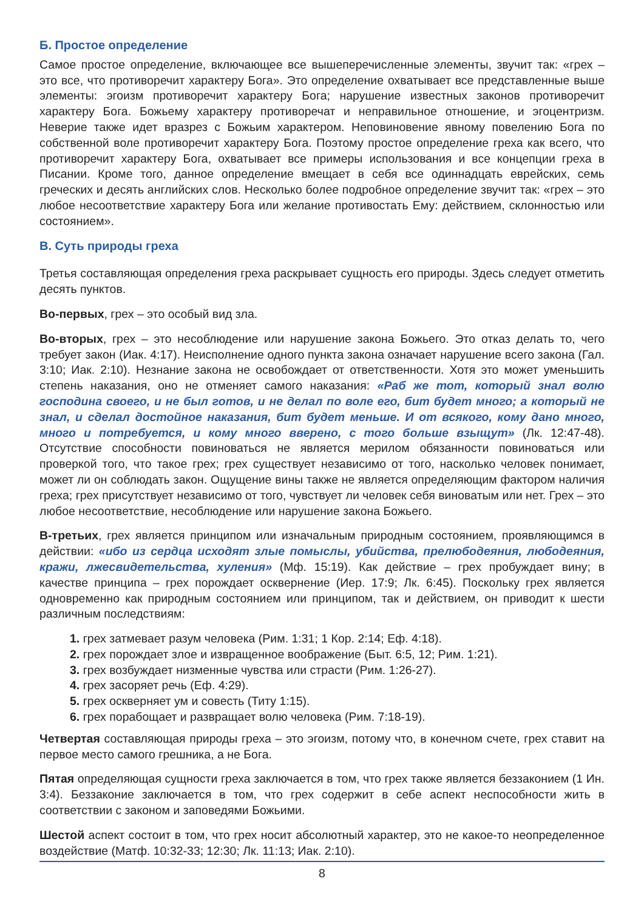Б. Простое определение
Самое простое определение, включающее все вышеперечисленные элементы, звучит так: «грех – это все, что противоречит характеру Бога». Это определение охватывает все представленные выше элементы: эгоизм противоречит характеру Бога; нарушение известных законов противоречит характеру Бога. Божьему характеру противоречат и неправильное отношение, и эгоцентризм. Неверие также идет вразрез с Божьим характером. Неповиновение явному повелению Бога по собственной воле противоречит характеру Бога. Поэтому простое определение греха как всего, что противоречит характеру Бога, охватывает все примеры использования и все концепции греха в Писании. Кроме того, данное определение вмещает в себя все одиннадцать еврейских, семь греческих и десять английских слов. Несколько более подробное определение звучит так: «грех – это любое несоответствие характеру Бога или желание противостать Ему: действием, склонностью или состоянием».
В. Суть природы греха
Третья составляющая определения греха раскрывает сущность его природы. Здесь следует отметить десять пунктов.
Во-первых, грех – это особый вид зла.
Во-вторых, грех – это несоблюдение или нарушение закона Божьего. Это отказ делать то, чего требует закон (Иак. 4:17). Неисполнение одного пункта закона означает нарушение всего закона (Гал. 3:10; Иак. 2:10). Незнание закона не освобождает от ответственности. Хотя это может уменьшить степень наказания, оно не отменяет самого наказания: «Раб же тот, который знал волю господина своего, и не был готов, и не делал по воле его, бит будет много; а который не знал, и сделал достойное наказания, бит будет меньше. И от всякого, кому дано много, много и потребуется, и кому много вверено, с того больше взыщут» (Лк. 12:47-48). Отсутствие способности повиноваться не является мерилом обязанности повиноваться или проверкой того, что такое грех; грех существует независимо от того, насколько человек понимает, может ли он соблюдать закон. Ощущение вины также не является определяющим фактором наличия греха; грех присутствует независимо от того, чувствует ли человек себя виноватым или нет. Грех – это любое несоответствие, несоблюдение или нарушение закона Божьего.
В-третьих, грех является принципом или изначальным природным состоянием, проявляющимся в действии: «ибо из сердца исходят злые помыслы, убийства, прелюбодеяния, любодеяния, кражи, лжесвидетельства, хуления» (Мф. 15:19). Как действие – грех пробуждает вину; в качестве принципа – грех порождает осквернение (Иер. 17:9; Лк. 6:45). Поскольку грех является одновременно как природным состоянием или принципом, так и действием, он приводит к шести различным последствиям:
1. грех затмевает разум человека (Рим. 1:31; 1 Кор. 2:14; Еф. 4:18).
2. грех порождает злое и извращенное воображение (Быт. 6:5, 12; Рим. 1:21).
3. грех возбуждает низменные чувства или страсти (Рим. 1:26-27).
4. грех засоряет речь (Еф. 4:29).
5. грех оскверняет ум и совесть (Титу 1:15).
6. грех порабощает и развращает волю человека (Рим. 7:18-19).
Четвертая составляющая природы греха – это эгоизм, потому что, в конечном счете, грех ставит на первое место самого грешника, а не Бога.
Пятая определяющая сущности греха заключается в том, что грех также является беззаконием (1 Ин. 3:4). Беззаконие заключается в том, что грех содержит в себе аспект неспособности жить в соответствии с законом и заповедями Божьими.
Шестой аспект состоит в том, что грех носит абсолютный характер, это не какое-то неопределенное воздействие (Матф. 10:32-33; 12:30; Лк. 11:13; Иак. 2:10).
8